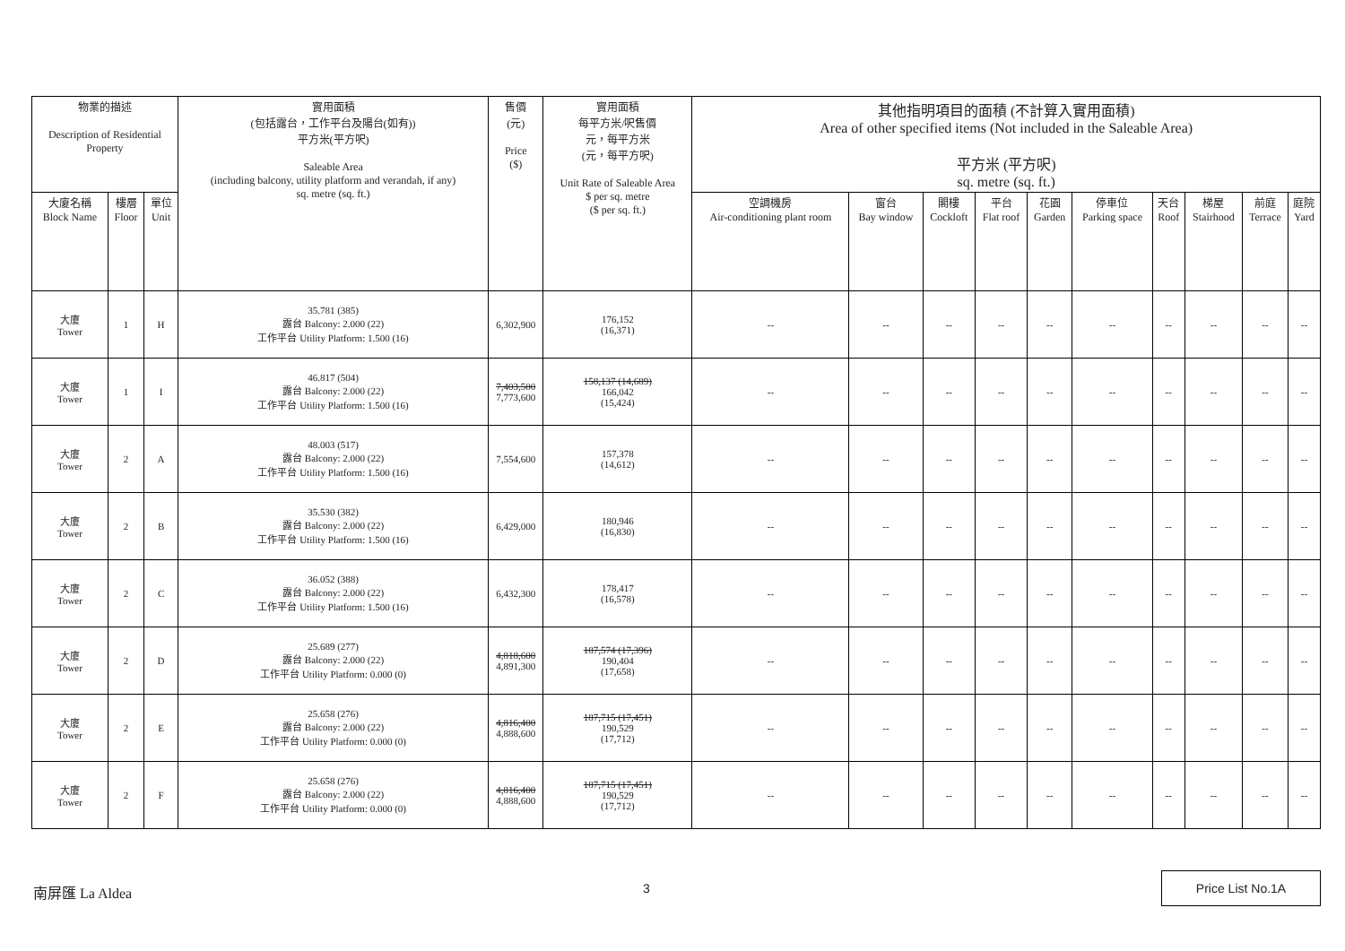| 物業的描述 Description of Residential Property | | | 實用面積 (包括露台，工作平台及陽台(如有)) 平方米(平方呎) Saleable Area (including balcony, utility platform and verandah, if any) sq. metre (sq. ft.) | 售價 (元) Price ($) | 實用面積 每平方米/呎售價 元，每平方米 (元，每平方呎) Unit Rate of Saleable Area $ per sq. metre ($ per sq. ft.) | 其他指明項目的面積 (不計算入實用面積) Area of other specified items (Not included in the Saleable Area) 平方米 (平方呎) sq. metre (sq. ft.) | | | | | | | | | |
| --- | --- | --- | --- | --- | --- | --- | --- | --- | --- | --- | --- | --- | --- | --- | --- |
| 大廈名稱 Block Name | 樓層 Floor | 單位 Unit | | | | 空調機房 Air-conditioning plant room | 窗台 Bay window | 閣樓 Cockloft | 平台 Flat roof | 花園 Garden | 停車位 Parking space | 天台 Roof | 梯屋 Stairhood | 前庭 Terrace | 庭院 Yard |
| 大廈 Tower | 1 | H | 35.781 (385) 露台 Balcony: 2.000 (22) 工作平台 Utility Platform: 1.500 (16) | 6,302,900 | 176,152 (16,371) | -- | -- | -- | -- | -- | -- | -- | -- | -- | -- |
| 大廈 Tower | 1 | I | 46.817 (504) 露台 Balcony: 2.000 (22) 工作平台 Utility Platform: 1.500 (16) | 7,403,500 7,773,600 | 158,137 (14,689) 166,042 (15,424) | -- | -- | -- | -- | -- | -- | -- | -- | -- | -- |
| 大廈 Tower | 2 | A | 48.003 (517) 露台 Balcony: 2.000 (22) 工作平台 Utility Platform: 1.500 (16) | 7,554,600 | 157,378 (14,612) | -- | -- | -- | -- | -- | -- | -- | -- | -- | -- |
| 大廈 Tower | 2 | B | 35.530 (382) 露台 Balcony: 2.000 (22) 工作平台 Utility Platform: 1.500 (16) | 6,429,000 | 180,946 (16,830) | -- | -- | -- | -- | -- | -- | -- | -- | -- | -- |
| 大廈 Tower | 2 | C | 36.052 (388) 露台 Balcony: 2.000 (22) 工作平台 Utility Platform: 1.500 (16) | 6,432,300 | 178,417 (16,578) | -- | -- | -- | -- | -- | -- | -- | -- | -- | -- |
| 大廈 Tower | 2 | D | 25.689 (277) 露台 Balcony: 2.000 (22) 工作平台 Utility Platform: 0.000 (0) | 4,818,600 4,891,300 | 187,574 (17,396) 190,404 (17,658) | -- | -- | -- | -- | -- | -- | -- | -- | -- | -- |
| 大廈 Tower | 2 | E | 25.658 (276) 露台 Balcony: 2.000 (22) 工作平台 Utility Platform: 0.000 (0) | 4,816,400 4,888,600 | 187,715 (17,451) 190,529 (17,712) | -- | -- | -- | -- | -- | -- | -- | -- | -- | -- |
| 大廈 Tower | 2 | F | 25.658 (276) 露台 Balcony: 2.000 (22) 工作平台 Utility Platform: 0.000 (0) | 4,816,400 4,888,600 | 187,715 (17,451) 190,529 (17,712) | -- | -- | -- | -- | -- | -- | -- | -- | -- | -- |
南屏匯 La Aldea 3
Price List No.1A